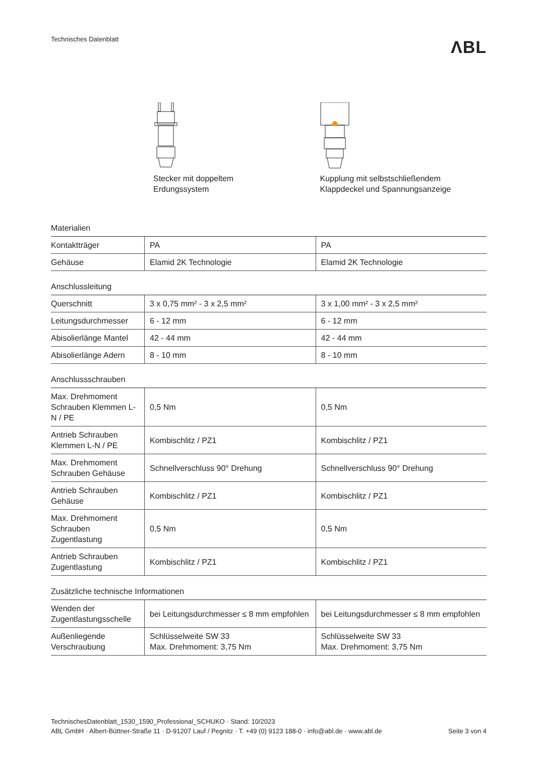Technisches Datenblatt
ΛBL
Stecker mit doppeltem
Erdungssystem
Kupplung mit selbstschließendem
Klappdeckel und Spannungsanzeige
Materialien
| Kontaktträger | PA | PA |
| Gehäuse | Elamid 2K Technologie | Elamid 2K Technologie |
Anschlussleitung
| Querschnitt | 3 x 0,75 mm² - 3 x 2,5 mm² | 3 x 1,00 mm² - 3 x 2,5 mm² |
| Leitungsdurchmesser | 6 - 12 mm | 6 - 12 mm |
| Abisolierlänge Mantel | 42 - 44 mm | 42 - 44 mm |
| Abisolierlänge Adern | 8 - 10 mm | 8 - 10 mm |
Anschlussschrauben
| Max. Drehmoment Schrauben Klemmen L-N / PE | 0,5 Nm | 0,5 Nm |
| Antrieb Schrauben Klemmen L-N / PE | Kombischlitz / PZ1 | Kombischlitz / PZ1 |
| Max. Drehmoment Schrauben Gehäuse | Schnellverschluss 90° Drehung | Schnellverschluss 90° Drehung |
| Antrieb Schrauben Gehäuse | Kombischlitz / PZ1 | Kombischlitz / PZ1 |
| Max. Drehmoment Schrauben Zugentlastung | 0,5 Nm | 0,5 Nm |
| Antrieb Schrauben Zugentlastung | Kombischlitz / PZ1 | Kombischlitz / PZ1 |
Zusätzliche technische Informationen
| Wenden der Zugentlastungsschelle | bei Leitungsdurchmesser ≤ 8 mm empfohlen | bei Leitungsdurchmesser ≤ 8 mm empfohlen |
| Außenliegende Verschraubung | Schlüsselweite SW 33 Max. Drehmoment: 3,75 Nm | Schlüsselweite SW 33 Max. Drehmoment: 3,75 Nm |
TechnischesDatenblatt_1530_1590_Professional_SCHUKO · Stand: 10/2023
ABL GmbH · Albert-Büttner-Straße 11 · D-91207 Lauf / Pegnitz · T. +49 (0) 9123 188-0 · info@abl.de · www.abl.de Seite 3 von 4